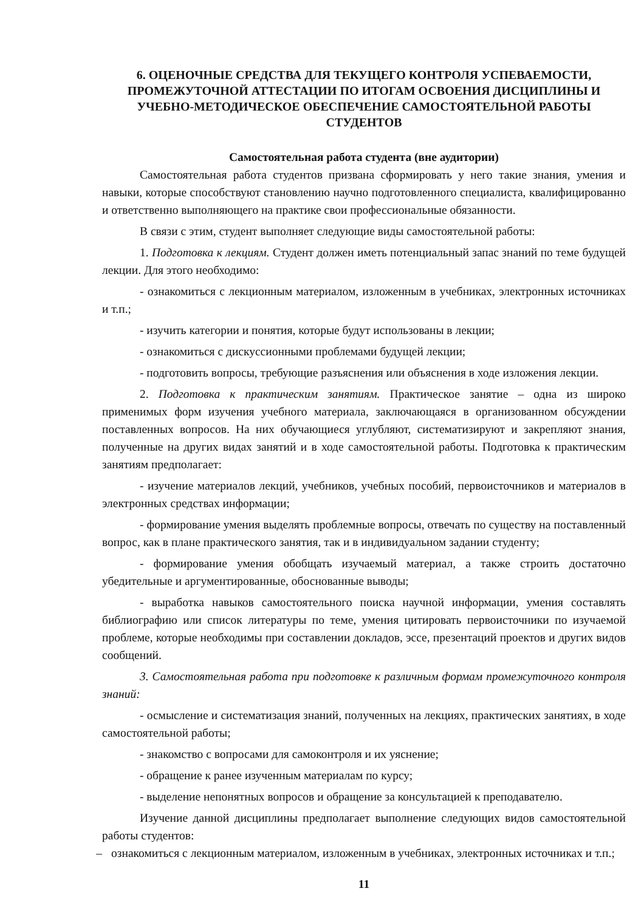6. ОЦЕНОЧНЫЕ СРЕДСТВА ДЛЯ ТЕКУЩЕГО КОНТРОЛЯ УСПЕВАЕМОСТИ, ПРОМЕЖУТОЧНОЙ АТТЕСТАЦИИ ПО ИТОГАМ ОСВОЕНИЯ ДИСЦИПЛИНЫ И УЧЕБНО-МЕТОДИЧЕСКОЕ ОБЕСПЕЧЕНИЕ САМОСТОЯТЕЛЬНОЙ РАБОТЫ СТУДЕНТОВ
Самостоятельная работа студента (вне аудитории)
Самостоятельная работа студентов призвана сформировать у него такие знания, умения и навыки, которые способствуют становлению научно подготовленного специалиста, квалифицированно и ответственно выполняющего на практике свои профессиональные обязанности.
В связи с этим, студент выполняет следующие виды самостоятельной работы:
1. Подготовка к лекциям. Студент должен иметь потенциальный запас знаний по теме будущей лекции. Для этого необходимо:
- ознакомиться с лекционным материалом, изложенным в учебниках, электронных источниках и т.п.;
- изучить категории и понятия, которые будут использованы в лекции;
- ознакомиться с дискуссионными проблемами будущей лекции;
- подготовить вопросы, требующие разъяснения или объяснения в ходе изложения лекции.
2. Подготовка к практическим занятиям. Практическое занятие – одна из широко применимых форм изучения учебного материала, заключающаяся в организованном обсуждении поставленных вопросов. На них обучающиеся углубляют, систематизируют и закрепляют знания, полученные на других видах занятий и в ходе самостоятельной работы. Подготовка к практическим занятиям предполагает:
- изучение материалов лекций, учебников, учебных пособий, первоисточников и материалов в электронных средствах информации;
- формирование умения выделять проблемные вопросы, отвечать по существу на поставленный вопрос, как в плане практического занятия, так и в индивидуальном задании студенту;
- формирование умения обобщать изучаемый материал, а также строить достаточно убедительные и аргументированные, обоснованные выводы;
- выработка навыков самостоятельного поиска научной информации, умения составлять библиографию или список литературы по теме, умения цитировать первоисточники по изучаемой проблеме, которые необходимы при составлении докладов, эссе, презентаций проектов и других видов сообщений.
3. Самостоятельная работа при подготовке к различным формам промежуточного контроля знаний:
- осмысление и систематизация знаний, полученных на лекциях, практических занятиях, в ходе самостоятельной работы;
- знакомство с вопросами для самоконтроля и их уяснение;
- обращение к ранее изученным материалам по курсу;
- выделение непонятных вопросов и обращение за консультацией к преподавателю.
Изучение данной дисциплины предполагает выполнение следующих видов самостоятельной работы студентов:
– ознакомиться с лекционным материалом, изложенным в учебниках, электронных источниках и т.п.;
11